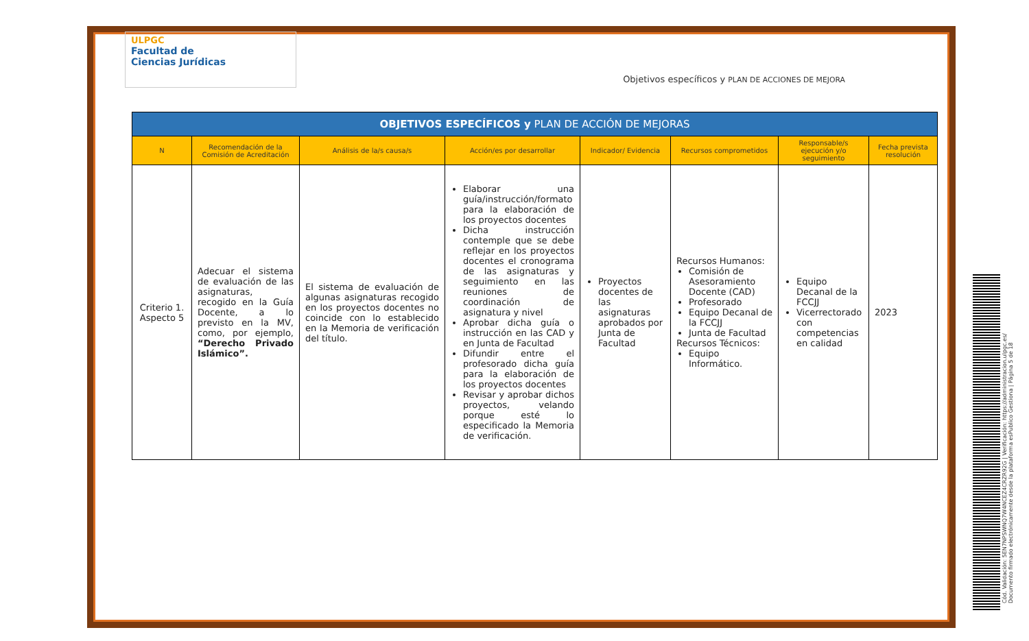ULPGC
Facultad de
Ciencias Jurídicas
Objetivos específicos y PLAN DE ACCIONES DE MEJORA
| OBJETIVOS ESPECÍFICOS y PLAN DE ACCIÓN DE MEJORAS | | | | | | | |
| --- | --- | --- | --- | --- | --- | --- | --- |
| N | Recomendación de la Comisión de Acreditación | Análisis de la/s causa/s | Acción/es por desarrollar | Indicador/ Evidencia | Recursos comprometidos | Responsable/s ejecución y/o seguimiento | Fecha prevista resolución |
| Criterio 1. Aspecto 5 | Adecuar el sistema de evaluación de las asignaturas, recogido en la Guía Docente, a lo previsto en la MV, como, por ejemplo, “Derecho Privado Islámico”. | El sistema de evaluación de algunas asignaturas recogido en los proyectos docentes no coincide con lo establecido en la Memoria de verificación del título. | Elaborar una guía/instrucción/formato para la elaboración de los proyectos docentes Dicha instrucción contemple que se debe reflejar en los proyectos docentes el cronograma de las asignaturas y seguimiento en las reuniones de coordinación de asignatura y nivel Aprobar dicha guía o instrucción en las CAD y en Junta de Facultad Difundir entre el profesorado dicha guía para la elaboración de los proyectos docentes Revisar y aprobar dichos proyectos, velando porque esté lo especificado la Memoria de verificación. | Proyectos docentes de las asignaturas aprobados por Junta de Facultad | Recursos Humanos: Comisión de Asesoramiento Docente (CAD) Profesorado Equipo Decanal de la FCCJJ Junta de Facultad Recursos Técnicos: Equipo Informático. | Equipo Decanal de la FCCJJ Vicerrectorado con competencias en calidad | 2023 |
Cód. Validación: 5EN7NPSWNQ7W4NCEZ4CRZR92G | Verificación: https://administracion.ulpgc.es/
Documento firmado electrónicamente desde la plataforma esPublico Gestiona | Página 5 de 18